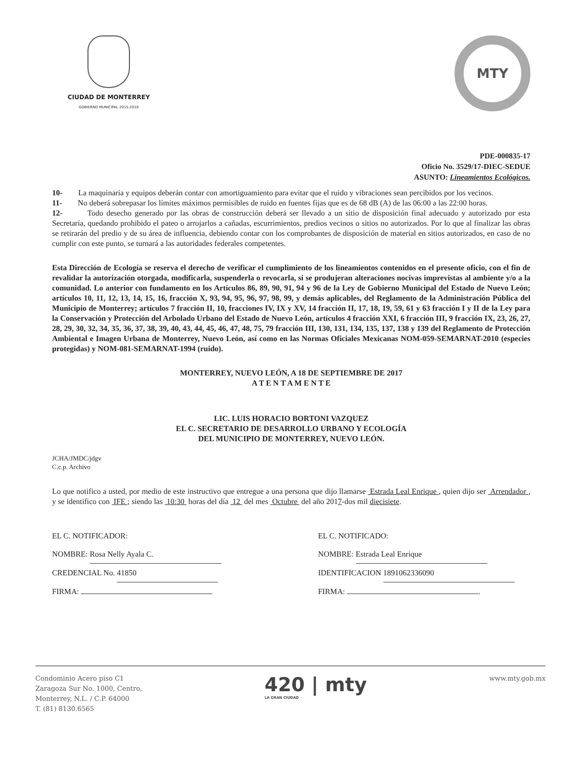CIUDAD DE MONTERREY
GOBIERNO MUNICIPAL 2015-2018
MTY
PDE-000835-17
Oficio No. 3529/17-DIEC-SEDUE
ASUNTO: Lineamientos Ecológicos.
10- La maquinaria y equipos deberán contar con amortiguamiento para evitar que el ruido y vibraciones sean percibidos por los vecinos.
11- No deberá sobrepasar los límites máximos permisibles de ruido en fuentes fijas que es de 68 dB (A) de las 06:00 a las 22:00 horas.
12- Todo desecho generado por las obras de construcción deberá ser llevado a un sitio de disposición final adecuado y autorizado por esta Secretaría, quedando prohibido el pateo o arrojarlos a cañadas, escurrimientos, predios vecinos o sitios no autorizados. Por lo que al finalizar las obras se retirarán del predio y de su área de influencia, debiendo contar con los comprobantes de disposición de material en sitios autorizados, en caso de no cumplir con este punto, se turnará a las autoridades federales competentes.
Esta Dirección de Ecología se reserva el derecho de verificar el cumplimiento de los lineamientos contenidos en el presente oficio, con el fin de revalidar la autorización otorgada, modificarla, suspenderla o revocarla, si se produjeran alteraciones nocivas imprevistas al ambiente y/o a la comunidad. Lo anterior con fundamento en los Artículos 86, 89, 90, 91, 94 y 96 de la Ley de Gobierno Municipal del Estado de Nuevo León; artículos 10, 11, 12, 13, 14, 15, 16, fracción X, 93, 94, 95, 96, 97, 98, 99, y demás aplicables, del Reglamento de la Administración Pública del Municipio de Monterrey; artículos 7 fracción II, 10, fracciones IV, IX y XV, 14 fracción II, 17, 18, 19, 59, 61 y 63 fracción I y II de la Ley para la Conservación y Protección del Arbolado Urbano del Estado de Nuevo León, artículos 4 fracción XXI, 6 fracción III, 9 fracción IX, 23, 26, 27, 28, 29, 30, 32, 34, 35, 36, 37, 38, 39, 40, 43, 44, 45, 46, 47, 48, 75, 79 fracción III, 130, 131, 134, 135, 137, 138 y 139 del Reglamento de Protección Ambiental e Imagen Urbana de Monterrey, Nuevo León, así como en las Normas Oficiales Mexicanas NOM-059-SEMARNAT-2010 (especies protegidas) y NOM-081-SEMARNAT-1994 (ruido).
MONTERREY, NUEVO LEÓN, A 18 DE SEPTIEMBRE DE 2017
A T E N T A M E N T E
LIC. LUIS HORACIO BORTONI VAZQUEZ
EL C. SECRETARIO DE DESARROLLO URBANO Y ECOLOGÍA
DEL MUNICIPIO DE MONTERREY, NUEVO LEÓN.
JCHA/JMDC/jdgv
C.c.p. Archivo
Lo que notifico a usted, por medio de este instructivo que entregue a una persona que dijo llamarse Estrada Leal Enrique , quien dijo ser Arrendador , y se identifico con IFE ; siendo las 10:30 horas del día 12 del mes Octubre del año 2017-dos mil diecisiete.
EL C. NOTIFICADOR:
NOMBRE: Rosa Nelly Ayala C.
CREDENCIAL No. 41850
FIRMA:
EL C. NOTIFICADO:
NOMBRE: Estrada Leal Enrique
IDENTIFICACION 1891062336090
FIRMA: .
Condominio Acero piso C1
Zaragoza Sur No. 1000, Centro,
Monterrey, N.L. / C.P. 64000
T. (81) 8130.6565
420 | mty
LA GRAN CIUDAD
www.mty.gob.mx